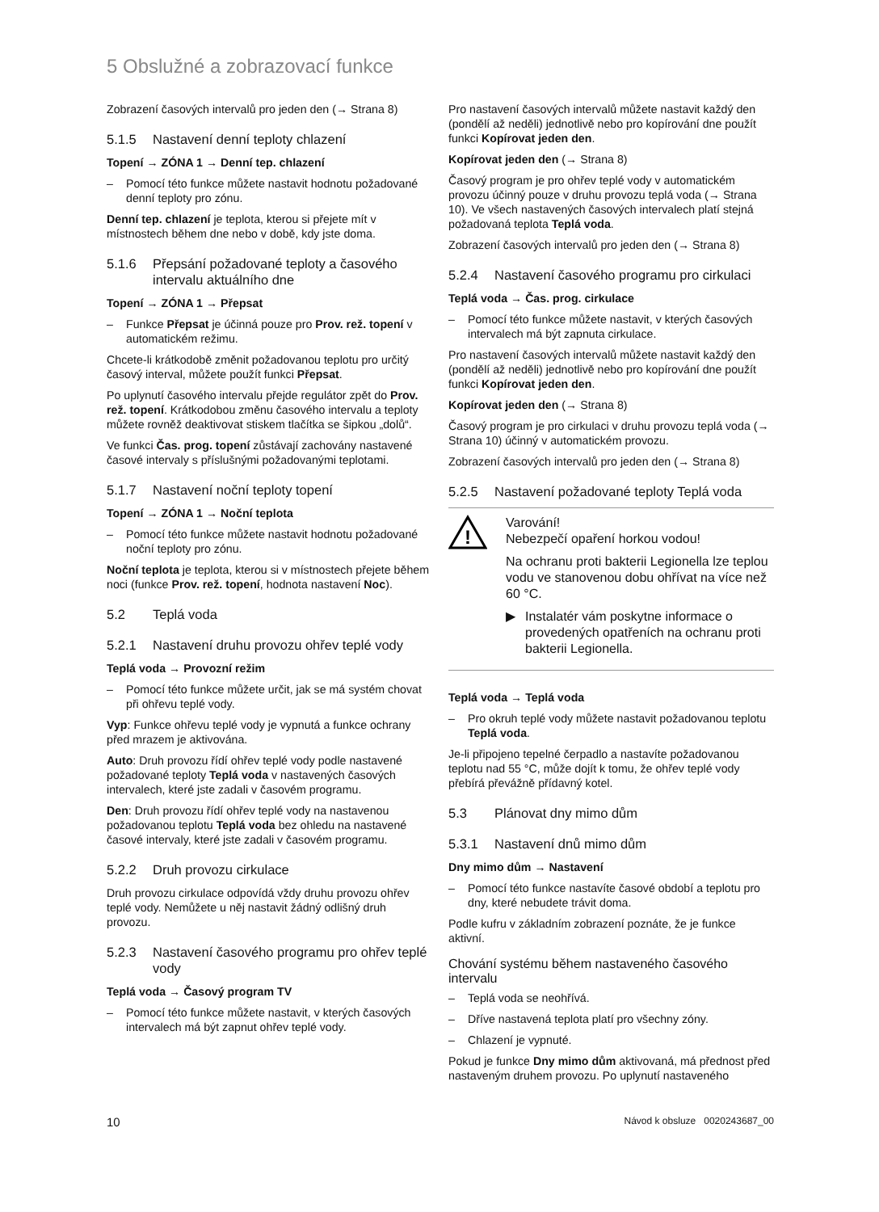5 Obslužné a zobrazovací funkce
Zobrazení časových intervalů pro jeden den (→ Strana 8)
5.1.5 Nastavení denní teploty chlazení
Topení → ZÓNA 1 → Denní tep. chlazení
– Pomocí této funkce můžete nastavit hodnotu požadované denní teploty pro zónu.
Denní tep. chlazení je teplota, kterou si přejete mít v místnostech během dne nebo v době, kdy jste doma.
5.1.6 Přepsání požadované teploty a časového intervalu aktuálního dne
Topení → ZÓNA 1 → Přepsat
– Funkce Přepsat je účinná pouze pro Prov. rež. topení v automatickém režimu.
Chcete-li krátkodobě změnit požadovanou teplotu pro určitý časový interval, můžete použít funkci Přepsat.
Po uplynutí časového intervalu přejde regulátor zpět do Prov. rež. topení. Krátkodobou změnu časového intervalu a teploty můžete rovněž deaktivovat stiskem tlačítka se šipkou „dolů“.
Ve funkci Čas. prog. topení zůstávají zachovány nastavené časové intervaly s příslušnými požadovanými teplotami.
5.1.7 Nastavení noční teploty topení
Topení → ZÓNA 1 → Noční teplota
– Pomocí této funkce můžete nastavit hodnotu požadované noční teploty pro zónu.
Noční teplota je teplota, kterou si v místnostech přejete během noci (funkce Prov. rež. topení, hodnota nastavení Noc).
5.2 Teplá voda
5.2.1 Nastavení druhu provozu ohřev teplé vody
Teplá voda → Provozní režim
– Pomocí této funkce můžete určit, jak se má systém chovat při ohřevu teplé vody.
Vyp: Funkce ohřevu teplé vody je vypnutá a funkce ochrany před mrazem je aktivována.
Auto: Druh provozu řídí ohřev teplé vody podle nastavené požadované teploty Teplá voda v nastavených časových intervalech, které jste zadali v časovém programu.
Den: Druh provozu řídí ohřev teplé vody na nastavenou požadovanou teplotu Teplá voda bez ohledu na nastavené časové intervaly, které jste zadali v časovém programu.
5.2.2 Druh provozu cirkulace
Druh provozu cirkulace odpovídá vždy druhu provozu ohřev teplé vody. Nemůžete u něj nastavit žádný odlišný druh provozu.
5.2.3 Nastavení časového programu pro ohřev teplé vody
Teplá voda → Časový program TV
– Pomocí této funkce můžete nastavit, v kterých časových intervalech má být zapnut ohřev teplé vody.
Pro nastavení časových intervalů můžete nastavit každý den (pondělí až neděli) jednotlivě nebo pro kopírování dne použít funkci Kopírovat jeden den.
Kopírovat jeden den (→ Strana 8)
Časový program je pro ohřev teplé vody v automatickém provozu účinný pouze v druhu provozu teplá voda (→ Strana 10). Ve všech nastavených časových intervalech platí stejná požadovaná teplota Teplá voda.
Zobrazení časových intervalů pro jeden den (→ Strana 8)
5.2.4 Nastavení časového programu pro cirkulaci
Teplá voda → Čas. prog. cirkulace
– Pomocí této funkce můžete nastavit, v kterých časových intervalech má být zapnuta cirkulace.
Pro nastavení časových intervalů můžete nastavit každý den (pondělí až neděli) jednotlivě nebo pro kopírování dne použít funkci Kopírovat jeden den.
Kopírovat jeden den (→ Strana 8)
Časový program je pro cirkulaci v druhu provozu teplá voda (→ Strana 10) účinný v automatickém provozu.
Zobrazení časových intervalů pro jeden den (→ Strana 8)
5.2.5 Nastavení požadované teploty Teplá voda
!
Varování!
Nebezpečí opaření horkou vodou!
Na ochranu proti bakterii Legionella lze teplou vodu ve stanovenou dobu ohřívat na více než 60 °C.
▶ Instalatér vám poskytne informace o provedených opatřeních na ochranu proti bakterii Legionella.
Teplá voda → Teplá voda
– Pro okruh teplé vody můžete nastavit požadovanou teplotu Teplá voda.
Je-li připojeno tepelné čerpadlo a nastavíte požadovanou teplotu nad 55 °C, může dojít k tomu, že ohřev teplé vody přebírá převážně přídavný kotel.
5.3 Plánovat dny mimo dům
5.3.1 Nastavení dnů mimo dům
Dny mimo dům → Nastavení
– Pomocí této funkce nastavíte časové období a teplotu pro dny, které nebudete trávit doma.
Podle kufru v základním zobrazení poznáte, že je funkce aktivní.
Chování systému během nastaveného časového intervalu
– Teplá voda se neohřívá.
– Dříve nastavená teplota platí pro všechny zóny.
– Chlazení je vypnuté.
Pokud je funkce Dny mimo dům aktivovaná, má přednost před nastaveným druhem provozu. Po uplynutí nastaveného
10 Návod k obsluze 0020243687_00